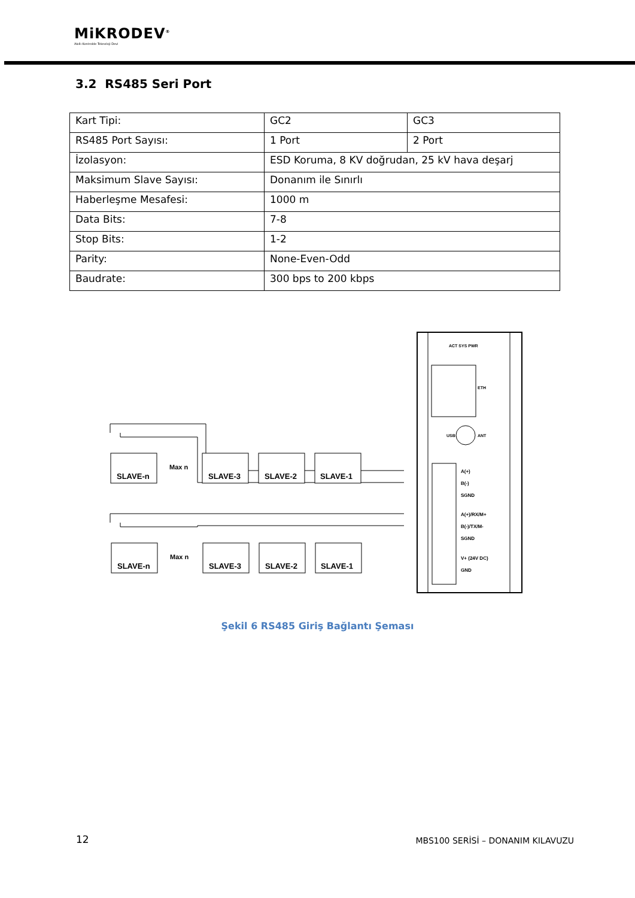MiKRODEV<sup>®</sup>
Akıllı Kontrolde Teknoloji Devi
3.2 RS485 Seri Port
| Kart Tipi: | GC2 | GC3 |
| RS485 Port Sayısı: | 1 Port | 2 Port |
| İzolasyon: | ESD Koruma, 8 KV doğrudan, 25 kV hava deşarj | |
| Maksimum Slave Sayısı: | Donanım ile Sınırlı | |
| Haberleşme Mesafesi: | 1000 m | |
| Data Bits: | 7-8 | |
| Stop Bits: | 1-2 | |
| Parity: | None-Even-Odd | |
| Baudrate: | 300 bps to 200 kbps | |
SLAVE-n
SLAVE-3
SLAVE-2
SLAVE-1
SLAVE-n
SLAVE-3
SLAVE-2
SLAVE-1
Max n
Max n
A(+)
B(-)
SGND
A(+)/RX/M+
B(-)/TX/M-
SGND
V+ (24V DC)
GND
ACT SYS PWR
ETH
ANT
USB
Şekil 6 RS485 Giriş Bağlantı Şeması
12
MBS100 SERİSİ – DONANIM KILAVUZU